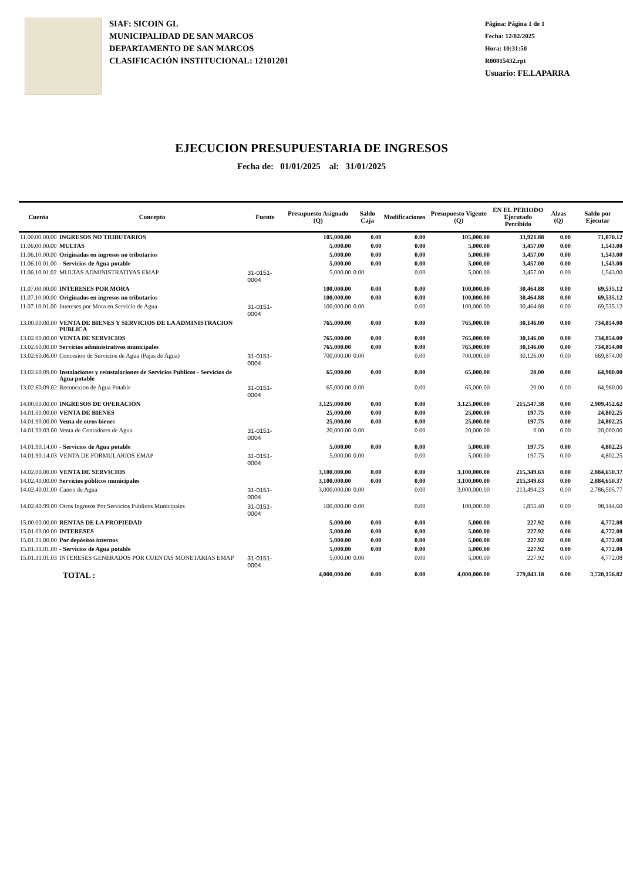SIAF: SICOIN GL
MUNICIPALIDAD DE SAN MARCOS
DEPARTAMENTO DE SAN MARCOS
CLASIFICACIÓN INSTITUCIONAL: 12101201
Página: Página 1 de 1
Fecha: 12/02/2025
Hora: 10:31:50
R00815432.rpt
Usuario: FE.LAPARRA
EJECUCION PRESUPUESTARIA DE INGRESOS
Fecha de: 01/01/2025 al: 31/01/2025
| Cuenta | Concepto | Fuente | Presupuesto Asignado (Q) | Saldo Caja | Modificaciones | Presupuesto Vigente (Q) | EN EL PERIODO Ejecutado Percibido | Alzas (Q) | Saldo por Ejecutar |
| --- | --- | --- | --- | --- | --- | --- | --- | --- | --- |
| 11.00.00.00.00 | INGRESOS NO TRIBUTARIOS | | 105,000.00 | 0.00 | 0.00 | 105,000.00 | 33,921.88 | 0.00 | 71,078.12 |
| 11.06.00.00.00 | MULTAS | | 5,000.00 | 0.00 | 0.00 | 5,000.00 | 3,457.00 | 0.00 | 1,543.00 |
| 11.06.10.00.00 | Originadas en ingresos no tributarios | | 5,000.00 | 0.00 | 0.00 | 5,000.00 | 3,457.00 | 0.00 | 1,543.00 |
| 11.06.10.01.00 | - Servicios de Agua potable | | 5,000.00 | 0.00 | 0.00 | 5,000.00 | 3,457.00 | 0.00 | 1,543.00 |
| 11.06.10.01.02 | MULTAS ADMINISTRATIVAS EMAP | 31-0151-0004 | 5,000.00 | 0.00 | 0.00 | 5,000.00 | 3,457.00 | 0.00 | 1,543.00 |
| 11.07.00.00.00 | INTERESES POR MORA | | 100,000.00 | 0.00 | 0.00 | 100,000.00 | 30,464.88 | 0.00 | 69,535.12 |
| 11.07.10.00.00 | Originados en ingresos no tributarios | | 100,000.00 | 0.00 | 0.00 | 100,000.00 | 30,464.88 | 0.00 | 69,535.12 |
| 11.07.10.01.00 | Intereses por Mora en Servicio de Agua | 31-0151-0004 | 100,000.00 | 0.00 | 0.00 | 100,000.00 | 30,464.88 | 0.00 | 69,535.12 |
| 13.00.00.00.00 | VENTA DE BIENES Y SERVICIOS DE LA ADMINISTRACION PUBLICA | | 765,000.00 | 0.00 | 0.00 | 765,000.00 | 30,146.00 | 0.00 | 734,854.00 |
| 13.02.00.00.00 | VENTA DE SERVICIOS | | 765,000.00 | 0.00 | 0.00 | 765,000.00 | 30,146.00 | 0.00 | 734,854.00 |
| 13.02.60.00.00 | Servicios administrativos municipales | | 765,000.00 | 0.00 | 0.00 | 765,000.00 | 30,146.00 | 0.00 | 734,854.00 |
| 13.02.60.06.00 | Concesion de Servicios de Agua (Pajas de Agua) | 31-0151-0004 | 700,000.00 | 0.00 | 0.00 | 700,000.00 | 30,126.00 | 0.00 | 669,874.00 |
| 13.02.60.09.00 | Instalaciones y reinstalaciones de Servicios Publicos - Servicios de Agua potable | | 65,000.00 | 0.00 | 0.00 | 65,000.00 | 20.00 | 0.00 | 64,980.00 |
| 13.02.60.09.02 | Reconexion de Agua Potable | 31-0151-0004 | 65,000.00 | 0.00 | 0.00 | 65,000.00 | 20.00 | 0.00 | 64,980.00 |
| 14.00.00.00.00 | INGRESOS DE OPERACIÓN | | 3,125,000.00 | 0.00 | 0.00 | 3,125,000.00 | 215,547.38 | 0.00 | 2,909,452.62 |
| 14.01.00.00.00 | VENTA DE BIENES | | 25,000.00 | 0.00 | 0.00 | 25,000.00 | 197.75 | 0.00 | 24,802.25 |
| 14.01.90.00.00 | Venta de otros bienes | | 25,000.00 | 0.00 | 0.00 | 25,000.00 | 197.75 | 0.00 | 24,802.25 |
| 14.01.90.03.00 | Venta de Contadores de Agua | 31-0151-0004 | 20,000.00 | 0.00 | 0.00 | 20,000.00 | 0.00 | 0.00 | 20,000.00 |
| 14.01.90.14.00 | - Servicios de Agua potable | | 5,000.00 | 0.00 | 0.00 | 5,000.00 | 197.75 | 0.00 | 4,802.25 |
| 14.01.90.14.03 | VENTA DE FORMULARIOS EMAP | 31-0151-0004 | 5,000.00 | 0.00 | 0.00 | 5,000.00 | 197.75 | 0.00 | 4,802.25 |
| 14.02.00.00.00 | VENTA DE SERVICIOS | | 3,100,000.00 | 0.00 | 0.00 | 3,100,000.00 | 215,349.63 | 0.00 | 2,884,650.37 |
| 14.02.40.00.00 | Servicios públicos municipales | | 3,100,000.00 | 0.00 | 0.00 | 3,100,000.00 | 215,349.63 | 0.00 | 2,884,650.37 |
| 14.02.40.01.00 | Canon de Agua | 31-0151-0004 | 3,000,000.00 | 0.00 | 0.00 | 3,000,000.00 | 213,494.23 | 0.00 | 2,786,505.77 |
| 14.02.40.99.00 | Otros Ingresos Por Servicios Publicos Municipales | 31-0151-0004 | 100,000.00 | 0.00 | 0.00 | 100,000.00 | 1,855.40 | 0.00 | 98,144.60 |
| 15.00.00.00.00 | RENTAS DE LA PROPIEDAD | | 5,000.00 | 0.00 | 0.00 | 5,000.00 | 227.92 | 0.00 | 4,772.08 |
| 15.01.00.00.00 | INTERESES | | 5,000.00 | 0.00 | 0.00 | 5,000.00 | 227.92 | 0.00 | 4,772.08 |
| 15.01.31.00.00 | Por depósitos internos | | 5,000.00 | 0.00 | 0.00 | 5,000.00 | 227.92 | 0.00 | 4,772.08 |
| 15.01.31.01.00 | - Servicios de Agua potable | | 5,000.00 | 0.00 | 0.00 | 5,000.00 | 227.92 | 0.00 | 4,772.08 |
| 15.01.31.01.03 | INTERESES GENERADOS POR CUENTAS MONETARIAS EMAP | 31-0151-0004 | 5,000.00 | 0.00 | 0.00 | 5,000.00 | 227.92 | 0.00 | 4,772.08 |
| TOTAL : | | | 4,000,000.00 | 0.00 | 0.00 | 4,000,000.00 | 279,843.18 | 0.00 | 3,720,156.82 |